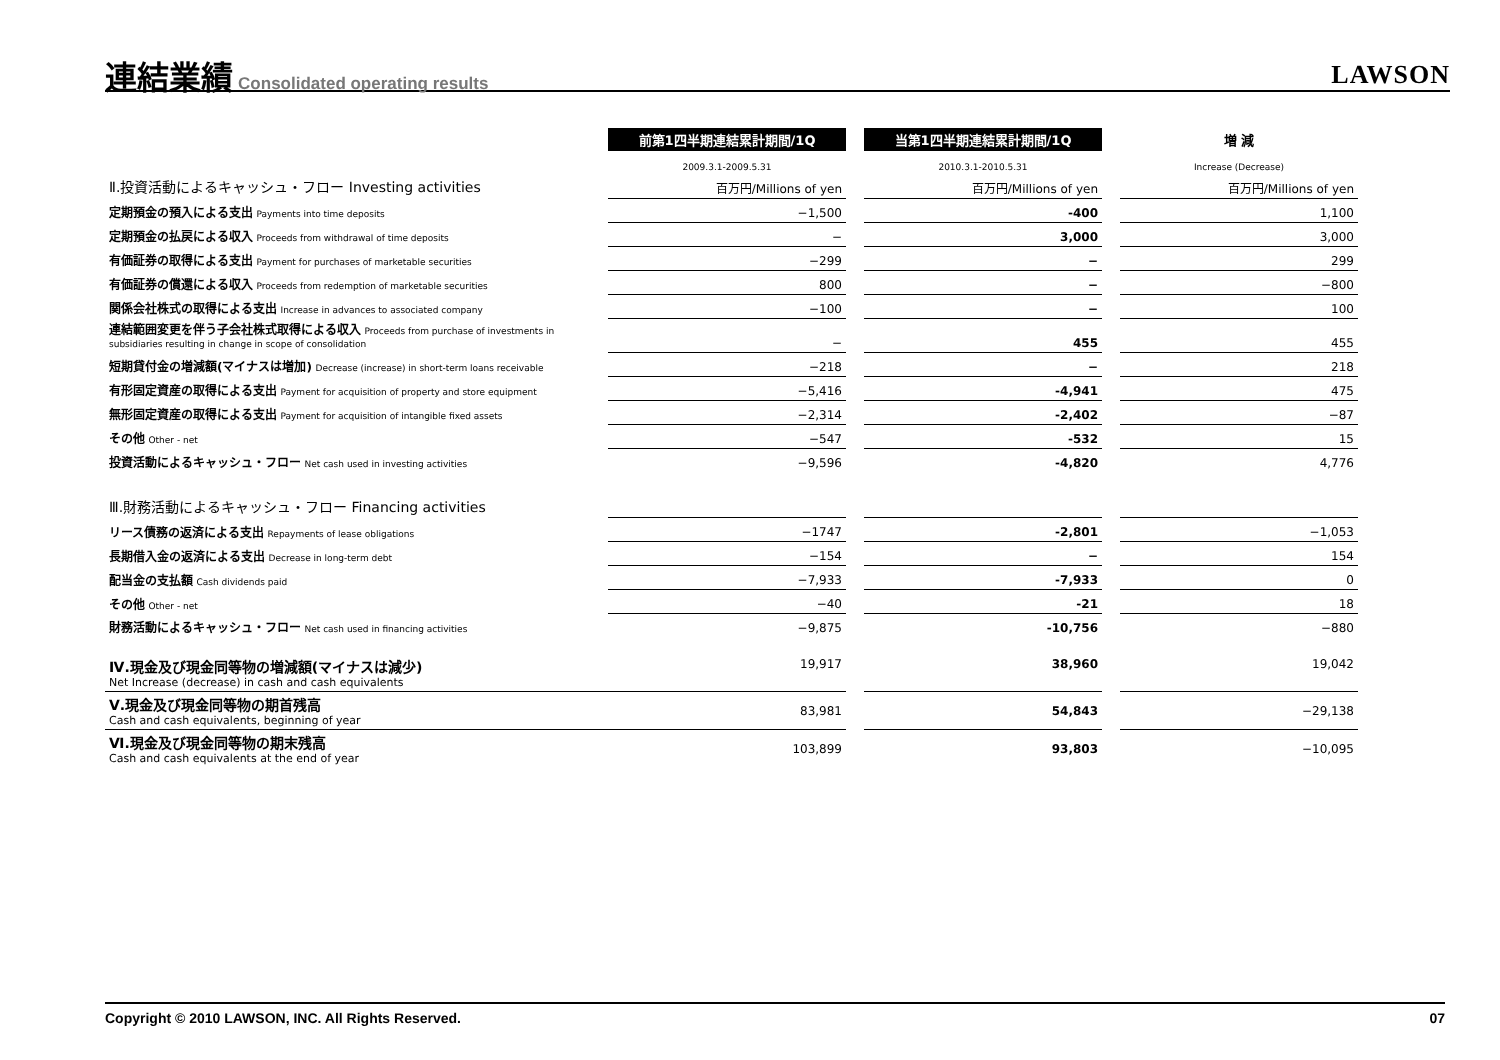連結業績
Consolidated operating results
LAWSON
| | 前第1四半期連結累計期間/1Q | | 当第1四半期連結累計期間/1Q | | 増 減 |
| | 2009.3.1-2009.5.31 | | 2010.3.1-2010.5.31 | | Increase (Decrease) |
| Ⅱ.投資活動によるキャッシュ・フロー Investing activities | 百万円/Millions of yen | | 百万円/Millions of yen | | 百万円/Millions of yen |
| 定期預金の預入による支出 Payments into time deposits | −1,500 | | -400 | | 1,100 |
| 定期預金の払戻による収入 Proceeds from withdrawal of time deposits | − | | 3,000 | | 3,000 |
| 有価証券の取得による支出 Payment for purchases of marketable securities | −299 | | − | | 299 |
| 有価証券の償還による収入 Proceeds from redemption of marketable securities | 800 | | − | | −800 |
| 関係会社株式の取得による支出 Increase in advances to associated company | −100 | | − | | 100 |
| 連結範囲変更を伴う子会社株式取得による収入 Proceeds from purchase of investments in subsidiaries resulting in change in scope of consolidation | − | | 455 | | 455 |
| 短期貸付金の増減額(マイナスは増加) Decrease (increase) in short-term loans receivable | −218 | | − | | 218 |
| 有形固定資産の取得による支出 Payment for acquisition of property and store equipment | −5,416 | | -4,941 | | 475 |
| 無形固定資産の取得による支出 Payment for acquisition of intangible fixed assets | −2,314 | | -2,402 | | −87 |
| その他 Other - net | −547 | | -532 | | 15 |
| 投資活動によるキャッシュ・フロー Net cash used in investing activities | −9,596 | | -4,820 | | 4,776 |
| Ⅲ.財務活動によるキャッシュ・フロー Financing activities | | | | | |
| リース債務の返済による支出 Repayments of lease obligations | −1747 | | -2,801 | | −1,053 |
| 長期借入金の返済による支出 Decrease in long-term debt | −154 | | − | | 154 |
| 配当金の支払額 Cash dividends paid | −7,933 | | -7,933 | | 0 |
| その他 Other - net | −40 | | -21 | | 18 |
| 財務活動によるキャッシュ・フロー Net cash used in financing activities | −9,875 | | -10,756 | | −880 |
| Ⅳ.現金及び現金同等物の増減額(マイナスは減少) Net Increase (decrease) in cash and cash equivalents | 19,917 | | 38,960 | | 19,042 |
| Ⅴ.現金及び現金同等物の期首残高 Cash and cash equivalents, beginning of year | 83,981 | | 54,843 | | −29,138 |
| Ⅵ.現金及び現金同等物の期末残高 Cash and cash equivalents at the end of year | 103,899 | | 93,803 | | −10,095 |
Copyright © 2010 LAWSON, INC. All Rights Reserved. 07